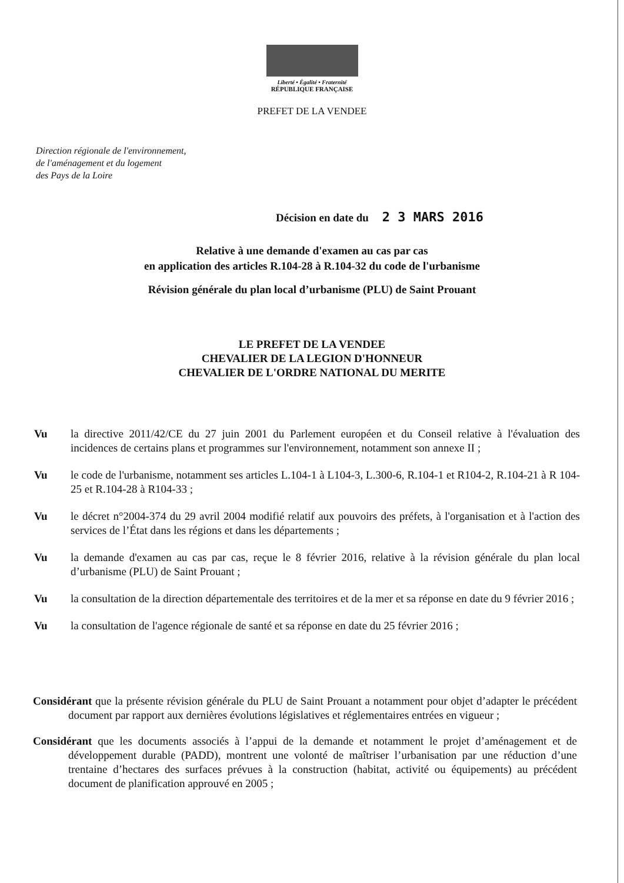Liberté • Égalité • Fraternité
RÉPUBLIQUE FRANÇAISE
PREFET DE LA VENDEE
Direction régionale de l'environnement,
de l'aménagement et du logement
des Pays de la Loire
Décision en date du 2 3 MARS 2016
Relative à une demande d'examen au cas par cas
en application des articles R.104-28 à R.104-32 du code de l'urbanisme
Révision générale du plan local d’urbanisme (PLU) de Saint Prouant
LE PREFET DE LA VENDEE
CHEVALIER DE LA LEGION D'HONNEUR
CHEVALIER DE L'ORDRE NATIONAL DU MERITE
Vu la directive 2011/42/CE du 27 juin 2001 du Parlement européen et du Conseil relative à l'évaluation des incidences de certains plans et programmes sur l'environnement, notamment son annexe II ;
Vu le code de l'urbanisme, notamment ses articles L.104-1 à L104-3, L.300-6, R.104-1 et R104-2, R.104-21 à R 104-25 et R.104-28 à R104-33 ;
Vu le décret n°2004-374 du 29 avril 2004 modifié relatif aux pouvoirs des préfets, à l'organisation et à l'action des services de l’État dans les régions et dans les départements ;
Vu la demande d'examen au cas par cas, reçue le 8 février 2016, relative à la révision générale du plan local d’urbanisme (PLU) de Saint Prouant ;
Vu la consultation de la direction départementale des territoires et de la mer et sa réponse en date du 9 février 2016 ;
Vu la consultation de l'agence régionale de santé et sa réponse en date du 25 février 2016 ;
Considérant que la présente révision générale du PLU de Saint Prouant a notamment pour objet d’adapter le précédent document par rapport aux dernières évolutions législatives et réglementaires entrées en vigueur ;
Considérant que les documents associés à l’appui de la demande et notamment le projet d’aménagement et de développement durable (PADD), montrent une volonté de maîtriser l’urbanisation par une réduction d’une trentaine d’hectares des surfaces prévues à la construction (habitat, activité ou équipements) au précédent document de planification approuvé en 2005 ;